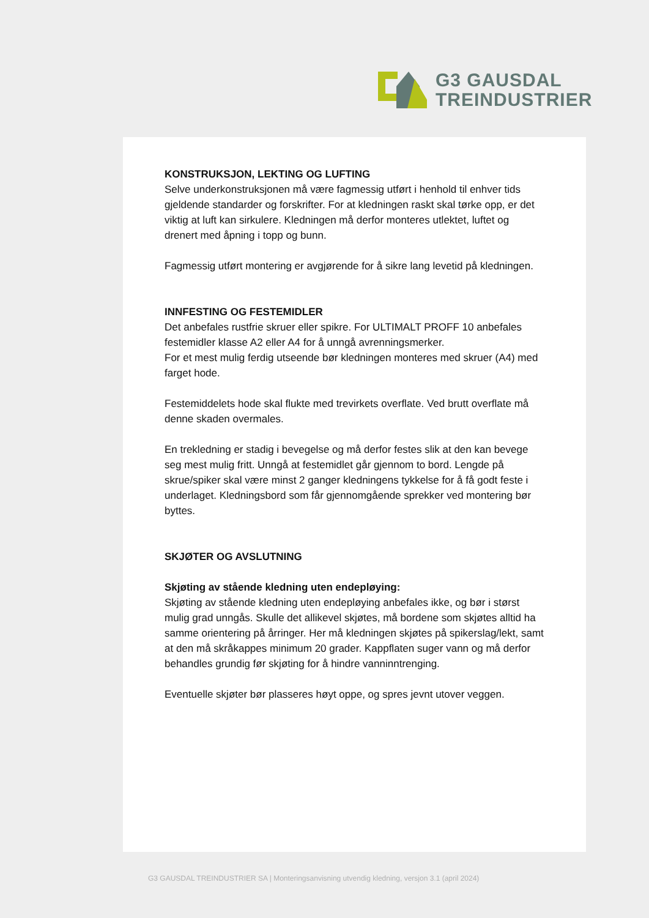G3 GAUSDAL
TREINDUSTRIER
KONSTRUKSJON, LEKTING OG LUFTING
Selve underkonstruksjonen må være fagmessig utført i henhold til enhver tids gjeldende standarder og forskrifter. For at kledningen raskt skal tørke opp, er det viktig at luft kan sirkulere. Kledningen må derfor monteres utlektet, luftet og drenert med åpning i topp og bunn.
Fagmessig utført montering er avgjørende for å sikre lang levetid på kledningen.
INNFESTING OG FESTEMIDLER
Det anbefales rustfrie skruer eller spikre. For ULTIMALT PROFF 10 anbefales festemidler klasse A2 eller A4 for å unngå avrenningsmerker.
For et mest mulig ferdig utseende bør kledningen monteres med skruer (A4) med farget hode.
Festemiddelets hode skal flukte med trevirkets overflate. Ved brutt overflate må denne skaden overmales.
En trekledning er stadig i bevegelse og må derfor festes slik at den kan bevege seg mest mulig fritt. Unngå at festemidlet går gjennom to bord. Lengde på skrue/spiker skal være minst 2 ganger kledningens tykkelse for å få godt feste i underlaget. Kledningsbord som får gjennomgående sprekker ved montering bør byttes.
SKJØTER OG AVSLUTNING
Skjøting av stående kledning uten endepløying:
Skjøting av stående kledning uten endepløying anbefales ikke, og bør i størst mulig grad unngås. Skulle det allikevel skjøtes, må bordene som skjøtes alltid ha samme orientering på årringer. Her må kledningen skjøtes på spikerslag/lekt, samt at den må skråkappes minimum 20 grader. Kappflaten suger vann og må derfor behandles grundig før skjøting for å hindre vanninntrenging.
Eventuelle skjøter bør plasseres høyt oppe, og spres jevnt utover veggen.
G3 GAUSDAL TREINDUSTRIER SA | Monteringsanvisning utvendig kledning, versjon 3.1 (april 2024)